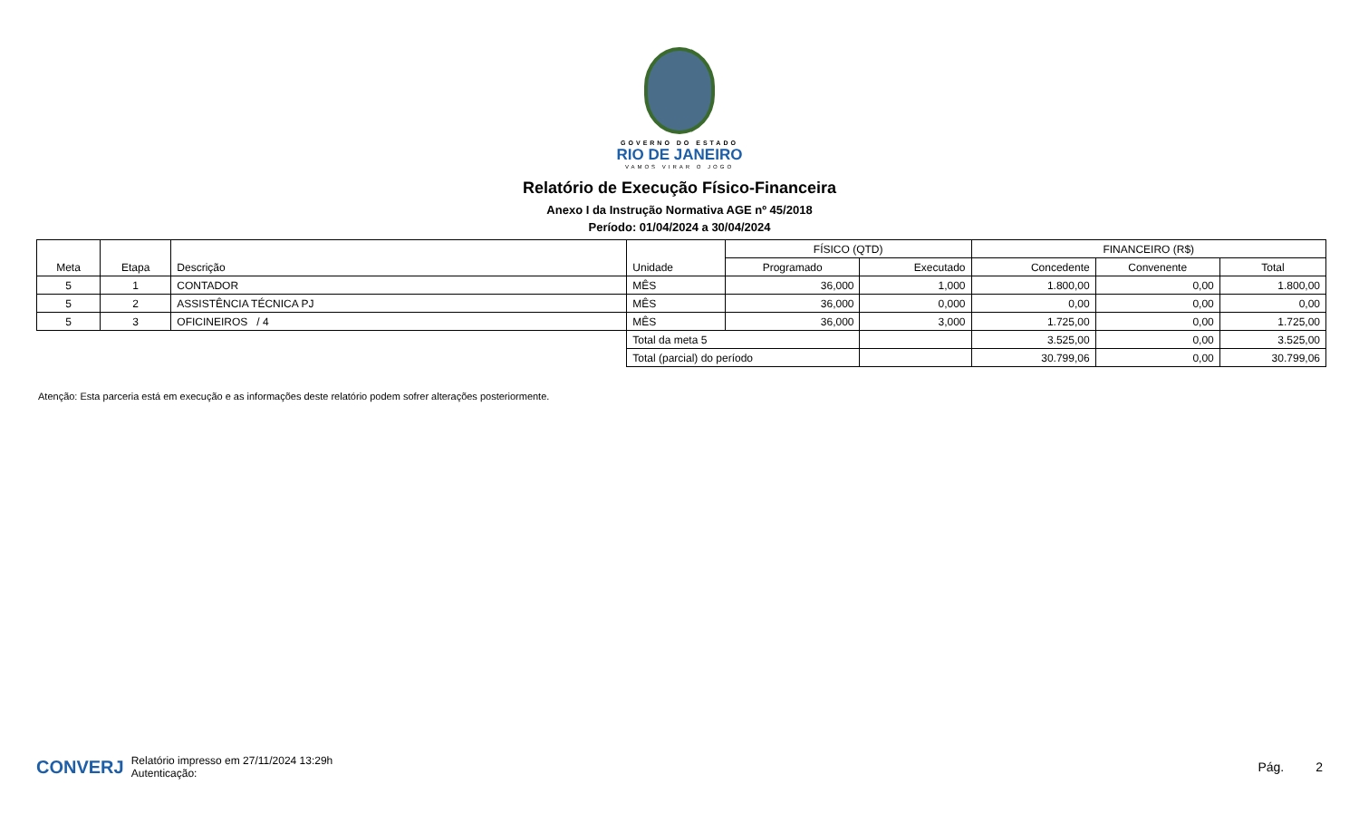GOVERNO DO ESTADO
RIO DE JANEIRO
VAMOS VIRAR O JOGO
Relatório de Execução Físico-Financeira
Anexo I da Instrução Normativa AGE nº 45/2018
Período: 01/04/2024 a 30/04/2024
| Meta | Etapa | Descrição | Unidade | FÍSICO (QTD) | | FINANCEIRO (R$) | | |
| --- | --- | --- | --- | --- | --- | --- | --- | --- |
| | | | | Programado | Executado | Concedente | Convenente | Total |
| 5 | 1 | CONTADOR | MÊS | 36,000 | 1,000 | 1.800,00 | 0,00 | 1.800,00 |
| 5 | 2 | ASSISTÊNCIA TÉCNICA PJ | MÊS | 36,000 | 0,000 | 0,00 | 0,00 | 0,00 |
| 5 | 3 | OFICINEIROS / 4 | MÊS | 36,000 | 3,000 | 1.725,00 | 0,00 | 1.725,00 |
| | | | Total da meta 5 | | | 3.525,00 | 0,00 | 3.525,00 |
| | | | Total (parcial) do período | | | 30.799,06 | 0,00 | 30.799,06 |
Atenção: Esta parceria está em execução e as informações deste relatório podem sofrer alterações posteriormente.
CONVERJ
Relatório impresso em 27/11/2024 13:29h
Autenticação:
Pág. 2